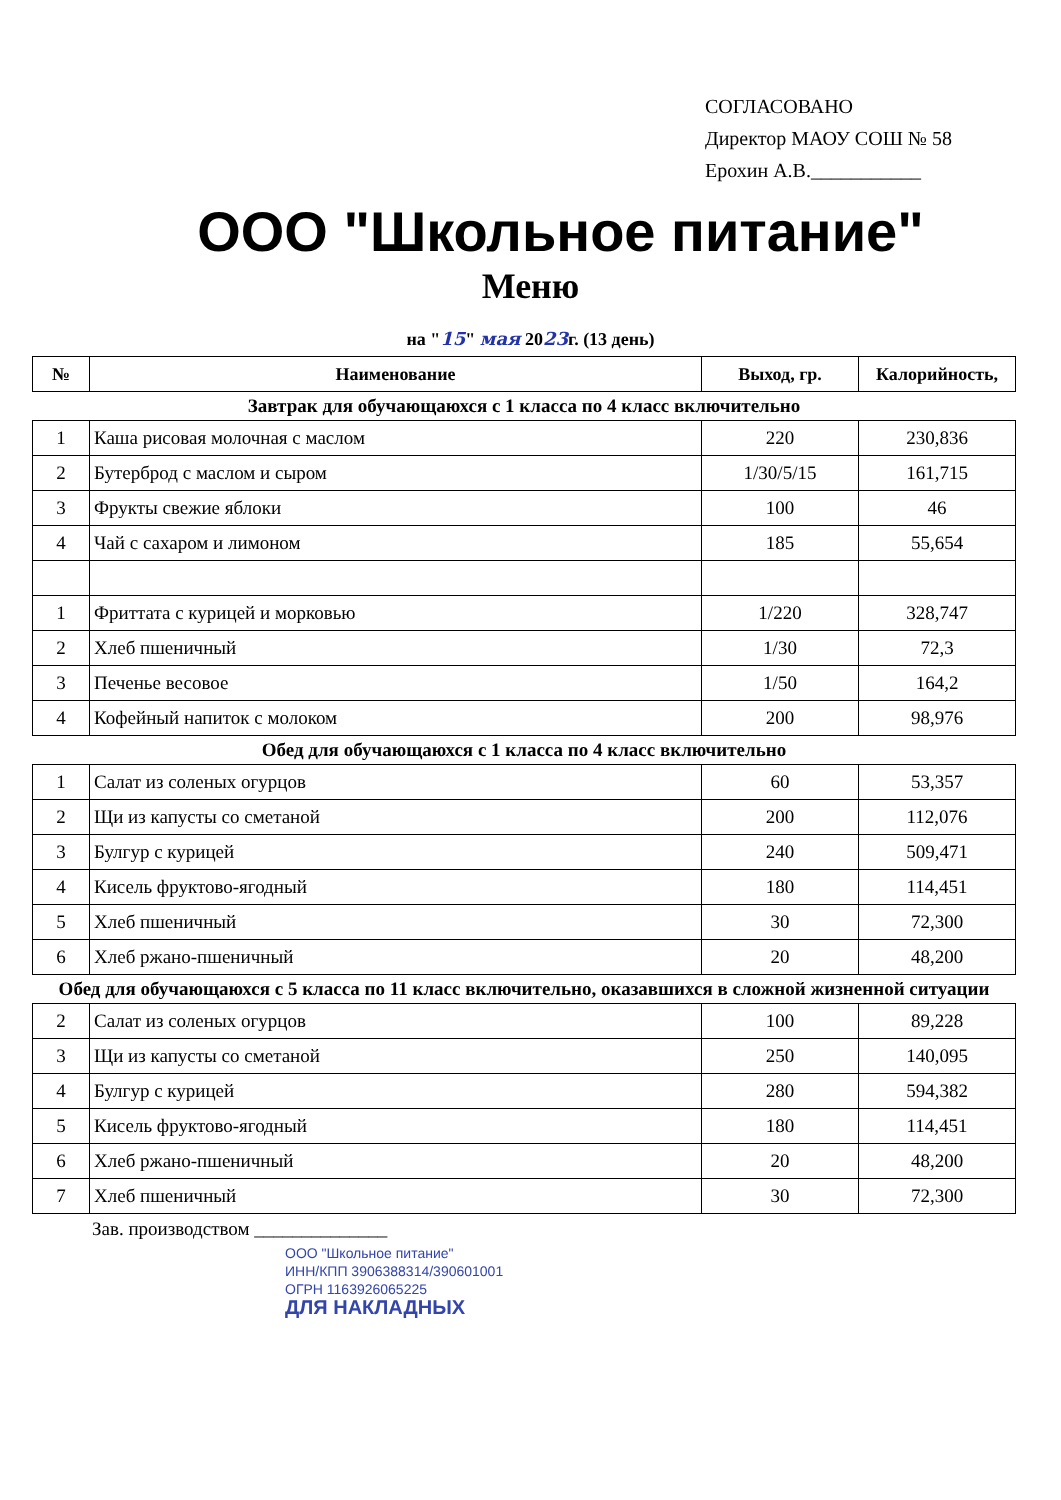СОГЛАСОВАНО
Директор МАОУ СОШ № 58
Ерохин А.В.___________
ООО "Школьное питание"
Меню
на "15" мая 2023г. (13 день)
| № | Наименование | Выход, гр. | Калорийность, |
| --- | --- | --- | --- |
| Завтрак для обучающаюхся с 1 класса по 4 класс включительно | | | |
| 1 | Каша рисовая молочная с маслом | 220 | 230,836 |
| 2 | Бутерброд с маслом и сыром | 1/30/5/15 | 161,715 |
| 3 | Фрукты свежие яблоки | 100 | 46 |
| 4 | Чай с сахаром и лимоном | 185 | 55,654 |
| 1 | Фриттата с курицей и морковью | 1/220 | 328,747 |
| 2 | Хлеб пшеничный | 1/30 | 72,3 |
| 3 | Печенье весовое | 1/50 | 164,2 |
| 4 | Кофейный напиток с молоком | 200 | 98,976 |
| Обед для обучающаюхся с 1 класса по 4 класс включительно | | | |
| 1 | Салат из соленых огурцов | 60 | 53,357 |
| 2 | Щи из капусты со сметаной | 200 | 112,076 |
| 3 | Булгур с курицей | 240 | 509,471 |
| 4 | Кисель фруктово-ягодный | 180 | 114,451 |
| 5 | Хлеб пшеничный | 30 | 72,300 |
| 6 | Хлеб ржано-пшеничный | 20 | 48,200 |
| Обед для обучающаюхся с 5 класса по 11 класс включительно, оказавшихся в сложной жизненной ситуации | | | |
| 2 | Салат из соленых огурцов | 100 | 89,228 |
| 3 | Щи из капусты со сметаной | 250 | 140,095 |
| 4 | Булгур с курицей | 280 | 594,382 |
| 5 | Кисель фруктово-ягодный | 180 | 114,451 |
| 6 | Хлеб ржано-пшеничный | 20 | 48,200 |
| 7 | Хлеб пшеничный | 30 | 72,300 |
Зав. производством ______________
ООО "Школьное питание"
ИНН/КПП 3906388314/390601001
ОГРН 1163926065225
ДЛЯ НАКЛАДНЫХ